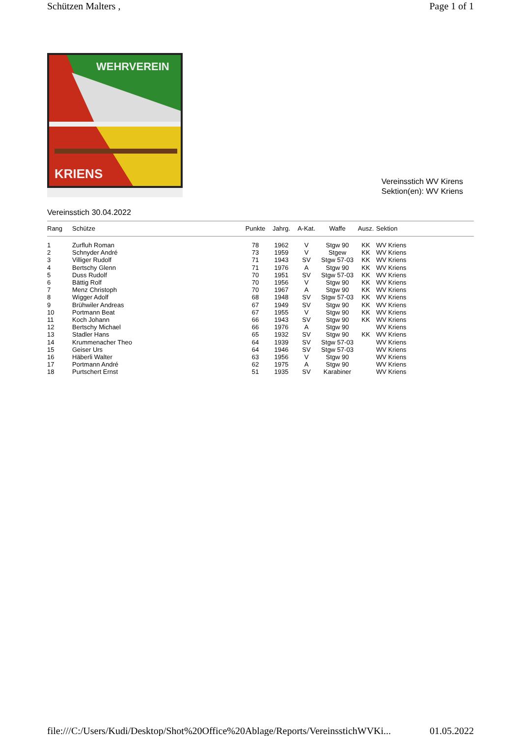Schützen Malters , Page 1 of 1
WEHRVEREIN
KRIENS
Vereinsstich WV Kirens
Sektion(en): WV Kriens
Vereinsstich 30.04.2022
| Rang | Schütze | Punkte | Jahrg. | A-Kat. | Waffe | Ausz. | Sektion |
| --- | --- | --- | --- | --- | --- | --- | --- |
| 1 | Zurfluh Roman | 78 | 1962 | V | Stgw 90 | KK | WV Kriens |
| 2 | Schnyder André | 73 | 1959 | V | Stgew | KK | WV Kriens |
| 3 | Villiger Rudolf | 71 | 1943 | SV | Stgw 57-03 | KK | WV Kriens |
| 4 | Bertschy Glenn | 71 | 1976 | A | Stgw 90 | KK | WV Kriens |
| 5 | Duss Rudolf | 70 | 1951 | SV | Stgw 57-03 | KK | WV Kriens |
| 6 | Bättig Rolf | 70 | 1956 | V | Stgw 90 | KK | WV Kriens |
| 7 | Menz Christoph | 70 | 1967 | A | Stgw 90 | KK | WV Kriens |
| 8 | Wigger Adolf | 68 | 1948 | SV | Stgw 57-03 | KK | WV Kriens |
| 9 | Brühwiler Andreas | 67 | 1949 | SV | Stgw 90 | KK | WV Kriens |
| 10 | Portmann Beat | 67 | 1955 | V | Stgw 90 | KK | WV Kriens |
| 11 | Koch Johann | 66 | 1943 | SV | Stgw 90 | KK | WV Kriens |
| 12 | Bertschy Michael | 66 | 1976 | A | Stgw 90 | | WV Kriens |
| 13 | Stadler Hans | 65 | 1932 | SV | Stgw 90 | KK | WV Kriens |
| 14 | Krummenacher Theo | 64 | 1939 | SV | Stgw 57-03 | | WV Kriens |
| 15 | Geiser Urs | 64 | 1946 | SV | Stgw 57-03 | | WV Kriens |
| 16 | Häberli Walter | 63 | 1956 | V | Stgw 90 | | WV Kriens |
| 17 | Portmann André | 62 | 1975 | A | Stgw 90 | | WV Kriens |
| 18 | Purtschert Ernst | 51 | 1935 | SV | Karabiner | | WV Kriens |
file:///C:/Users/Kudi/Desktop/Shot%20Office%20Ablage/Reports/VereinsstichWVKi... 01.05.2022